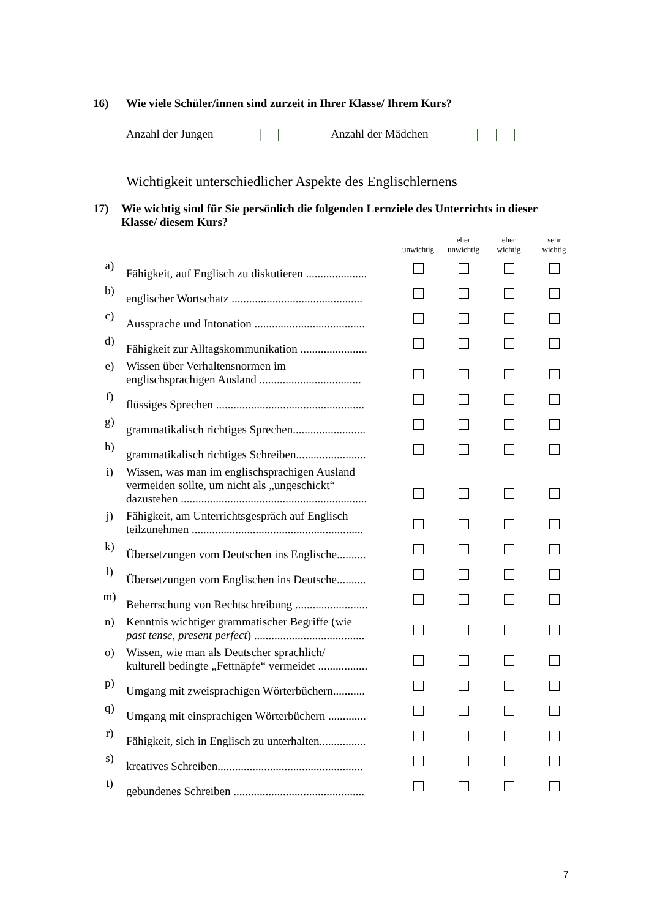16) Wie viele Schüler/innen sind zurzeit in Ihrer Klasse/ Ihrem Kurs?
Anzahl der Jungen Anzahl der Mädchen
Wichtigkeit unterschiedlicher Aspekte des Englischlernens
17) Wie wichtig sind für Sie persönlich die folgenden Lernziele des Unterrichts in dieser Klasse/ diesem Kurs?
| | | unwichtig | eher unwichtig | eher wichtig | sehr wichtig |
| a) | Fähigkeit, auf Englisch zu diskutieren ..................... | | | | |
| b) | englischer Wortschatz ............................................. | | | | |
| c) | Aussprache und Intonation ...................................... | | | | |
| d) | Fähigkeit zur Alltagskommunikation ....................... | | | | |
| e) | Wissen über Verhaltensnormen im englischsprachigen Ausland ................................... | | | | |
| f) | flüssiges Sprechen ................................................... | | | | |
| g) | grammatikalisch richtiges Sprechen......................... | | | | |
| h) | grammatikalisch richtiges Schreiben........................ | | | | |
| i) | Wissen, was man im englischsprachigen Ausland vermeiden sollte, um nicht als „ungeschickt“ dazustehen ................................................................ | | | | |
| j) | Fähigkeit, am Unterrichtsgespräch auf Englisch teilzunehmen ........................................................... | | | | |
| k) | Übersetzungen vom Deutschen ins Englische.......... | | | | |
| l) | Übersetzungen vom Englischen ins Deutsche.......... | | | | |
| m) | Beherrschung von Rechtschreibung ......................... | | | | |
| n) | Kenntnis wichtiger grammatischer Begriffe (wie past tense, present perfect ) ...................................... | | | | |
| o) | Wissen, wie man als Deutscher sprachlich/ kulturell bedingte „Fettnäpfe“ vermeidet ................. | | | | |
| p) | Umgang mit zweisprachigen Wörterbüchern........... | | | | |
| q) | Umgang mit einsprachigen Wörterbüchern ............. | | | | |
| r) | Fähigkeit, sich in Englisch zu unterhalten................ | | | | |
| s) | kreatives Schreiben.................................................. | | | | |
| t) | gebundenes Schreiben ............................................. | | | | |
7